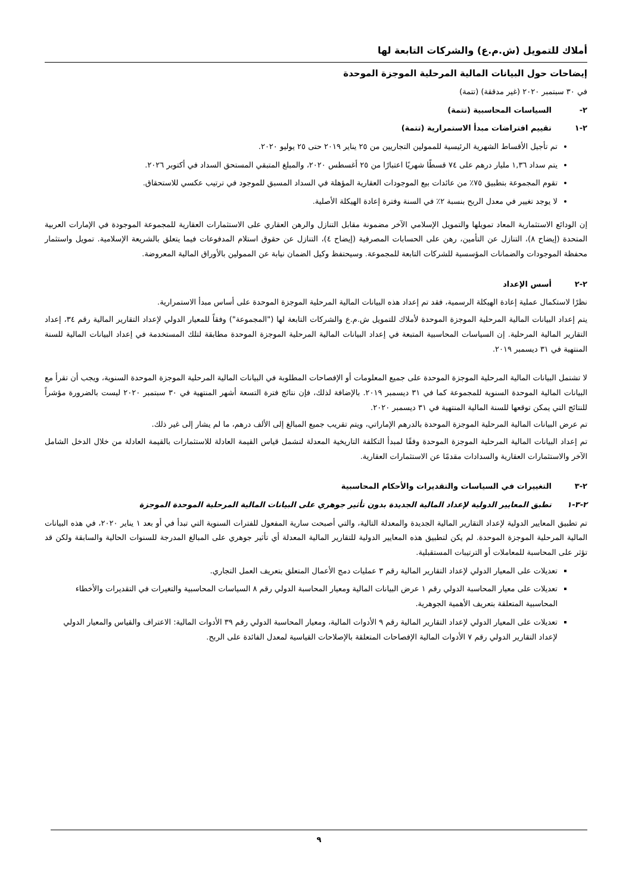أملاك للتمويل (ش.م.ع) والشركات التابعة لها
إيضاحات حول البيانات المالية المرحلية الموجزة الموحدة
في ٣٠ سبتمبر ٢٠٢٠ (غير مدققة) (تتمة)
٢- السياسات المحاسبية (تتمة)
٢-١ تقييم افتراضات مبدأ الاستمرارية (تتمة)
تم تأجيل الأقساط الشهرية الرئيسية للممولين التجاريين من ٢٥ يناير ٢٠١٩ حتى ٢٥ يوليو ٢٠٢٠.
يتم سداد ١,٣٦ مليار درهم على ٧٤ قسطًا شهريًا اعتبارًا من ٢٥ أغسطس ٢٠٢٠، والمبلغ المتبقي المستحق السداد في أكتوبر ٢٠٢٦.
تقوم المجموعة بتطبيق ٧٥٪ من عائدات بيع الموجودات العقارية المؤهلة في السداد المسبق للموجود في ترتيب عكسي للاستحقاق.
لا يوجد تغيير في معدل الربح بنسبة ٢٪ في السنة وفترة إعادة الهيكلة الأصلية.
إن الودائع الاستثمارية المعاد تمويلها والتمويل الإسلامي الآخر مضمونة مقابل التنازل والرهن العقاري على الاستثمارات العقارية للمجموعة الموجودة في الإمارات العربية المتحدة (إيضاح ٨)، التنازل عن التأمين، رهن على الحسابات المصرفية (إيضاح ٤)، التنازل عن حقوق استلام المدفوعات فيما يتعلق بالشريعة الإسلامية. تمويل واستثمار محفظة الموجودات والضمانات المؤسسية للشركات التابعة للمجموعة. وسيحتفظ وكيل الضمان نيابة عن الممولين بالأوراق المالية المعروضة.
٢-٢ أسس الإعداد
نظرًا لاستكمال عملية إعادة الهيكلة الرسمية، فقد تم إعداد هذه البيانات المالية المرحلية الموجزة الموحدة على أساس مبدأ الاستمرارية.
يتم إعداد البيانات المالية المرحلية الموجزة الموحدة لأملاك للتمويل ش.م.ع والشركات التابعة لها ("المجموعة") وفقاً للمعيار الدولي لإعداد التقارير المالية رقم ٣٤، إعداد التقارير المالية المرحلية. إن السياسات المحاسبية المتبعة في إعداد البيانات المالية المرحلية الموجزة الموحدة مطابقة لتلك المستخدمة في إعداد البيانات المالية للسنة المنتهية في ٣١ ديسمبر ٢٠١٩.
لا تشتمل البيانات المالية المرحلية الموجزة الموحدة على جميع المعلومات أو الإفصاحات المطلوبة في البيانات المالية المرحلية الموجزة الموحدة السنوية، ويجب أن تقرأ مع البيانات المالية الموحدة السنوية للمجموعة كما في ٣١ ديسمبر ٢٠١٩. بالإضافة لذلك، فإن نتائج فترة التسعة أشهر المنتهية في ٣٠ سبتمبر ٢٠٢٠ ليست بالضرورة مؤشراً للنتائج التي يمكن توقعها للسنة المالية المنتهية في ٣١ ديسمبر ٢٠٢٠.
تم عرض البيانات المالية المرحلية الموجزة الموحدة بالدرهم الإماراتي، ويتم تقريب جميع المبالغ إلى الألف درهم، ما لم يشار إلى غير ذلك.
تم إعداد البيانات المالية المرحلية الموجزة الموحدة وفقًا لمبدأ التكلفة التاريخية المعدلة لتشمل قياس القيمة العادلة للاستثمارات بالقيمة العادلة من خلال الدخل الشامل الآخر والاستثمارات العقارية والسدادات مقدمًا عن الاستثمارات العقارية.
٢-٣ التغييرات في السياسات والتقديرات والأحكام المحاسبية
٢-٣-١ تطبق المعايير الدولية لإعداد المالية الجديدة بدون تأثير جوهري على البيانات المالية المرحلية الموحدة الموجزة
تم تطبيق المعايير الدولية لإعداد التقارير المالية الجديدة والمعدلة التالية، والتي أصبحت سارية المفعول للفترات السنوية التي تبدأ في أو بعد ١ يناير ٢٠٢٠، في هذه البيانات المالية المرحلية الموجزة الموحدة. لم يكن لتطبيق هذه المعايير الدولية للتقارير المالية المعدلة أي تأثير جوهري على المبالغ المدرجة للسنوات الحالية والسابقة ولكن قد تؤثر على المحاسبة للمعاملات أو الترتيبات المستقبلية.
تعديلات على المعيار الدولي لإعداد التقارير المالية رقم ٣ عمليات دمج الأعمال المتعلق بتعريف العمل التجاري.
تعديلات على معيار المحاسبة الدولي رقم ١ عرض البيانات المالية ومعيار المحاسبة الدولي رقم ٨ السياسات المحاسبية والتغيرات في التقديرات والأخطاء المحاسبية المتعلقة بتعريف الأهمية الجوهرية.
تعديلات على المعيار الدولي لإعداد التقارير المالية رقم ٩ الأدوات المالية، ومعيار المحاسبة الدولي رقم ٣٩ الأدوات المالية: الاعتراف والقياس والمعيار الدولي لإعداد التقارير الدولي رقم ٧ الأدوات المالية الإفصاحات المتعلقة بالإصلاحات القياسية لمعدل الفائدة على الربح.
٩